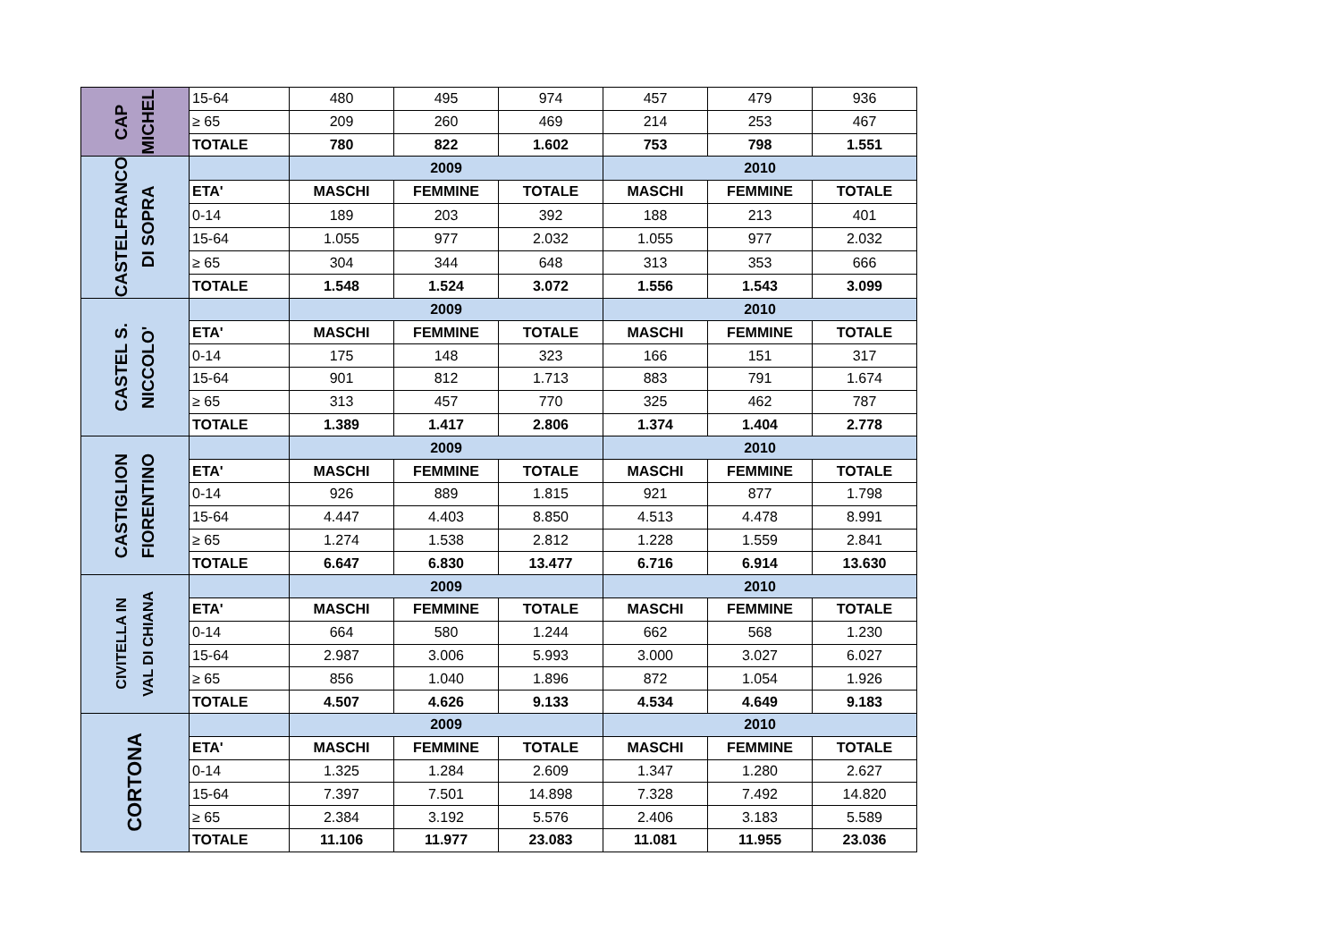| CAP MICHEL | 15-64 | 480 | 495 | 974 | 457 | 479 | 936 |
| | ≥ 65 | 209 | 260 | 469 | 214 | 253 | 467 |
| | TOTALE | 780 | 822 | 1.602 | 753 | 798 | 1.551 |
| CASTELFRANCO DI SOPRA | | 2009 | | | 2010 | | |
| | ETA' | MASCHI | FEMMINE | TOTALE | MASCHI | FEMMINE | TOTALE |
| | 0-14 | 189 | 203 | 392 | 188 | 213 | 401 |
| | 15-64 | 1.055 | 977 | 2.032 | 1.055 | 977 | 2.032 |
| | ≥ 65 | 304 | 344 | 648 | 313 | 353 | 666 |
| | TOTALE | 1.548 | 1.524 | 3.072 | 1.556 | 1.543 | 3.099 |
| CASTEL S. NICCOLO' | | 2009 | | | 2010 | | |
| | ETA' | MASCHI | FEMMINE | TOTALE | MASCHI | FEMMINE | TOTALE |
| | 0-14 | 175 | 148 | 323 | 166 | 151 | 317 |
| | 15-64 | 901 | 812 | 1.713 | 883 | 791 | 1.674 |
| | ≥ 65 | 313 | 457 | 770 | 325 | 462 | 787 |
| | TOTALE | 1.389 | 1.417 | 2.806 | 1.374 | 1.404 | 2.778 |
| CASTIGLION FIORENTINO | | 2009 | | | 2010 | | |
| | ETA' | MASCHI | FEMMINE | TOTALE | MASCHI | FEMMINE | TOTALE |
| | 0-14 | 926 | 889 | 1.815 | 921 | 877 | 1.798 |
| | 15-64 | 4.447 | 4.403 | 8.850 | 4.513 | 4.478 | 8.991 |
| | ≥ 65 | 1.274 | 1.538 | 2.812 | 1.228 | 1.559 | 2.841 |
| | TOTALE | 6.647 | 6.830 | 13.477 | 6.716 | 6.914 | 13.630 |
| CIVITELLA IN VAL DI CHIANA | | 2009 | | | 2010 | | |
| | ETA' | MASCHI | FEMMINE | TOTALE | MASCHI | FEMMINE | TOTALE |
| | 0-14 | 664 | 580 | 1.244 | 662 | 568 | 1.230 |
| | 15-64 | 2.987 | 3.006 | 5.993 | 3.000 | 3.027 | 6.027 |
| | ≥ 65 | 856 | 1.040 | 1.896 | 872 | 1.054 | 1.926 |
| | TOTALE | 4.507 | 4.626 | 9.133 | 4.534 | 4.649 | 9.183 |
| CORTONA | | 2009 | | | 2010 | | |
| | ETA' | MASCHI | FEMMINE | TOTALE | MASCHI | FEMMINE | TOTALE |
| | 0-14 | 1.325 | 1.284 | 2.609 | 1.347 | 1.280 | 2.627 |
| | 15-64 | 7.397 | 7.501 | 14.898 | 7.328 | 7.492 | 14.820 |
| | ≥ 65 | 2.384 | 3.192 | 5.576 | 2.406 | 3.183 | 5.589 |
| | TOTALE | 11.106 | 11.977 | 23.083 | 11.081 | 11.955 | 23.036 |